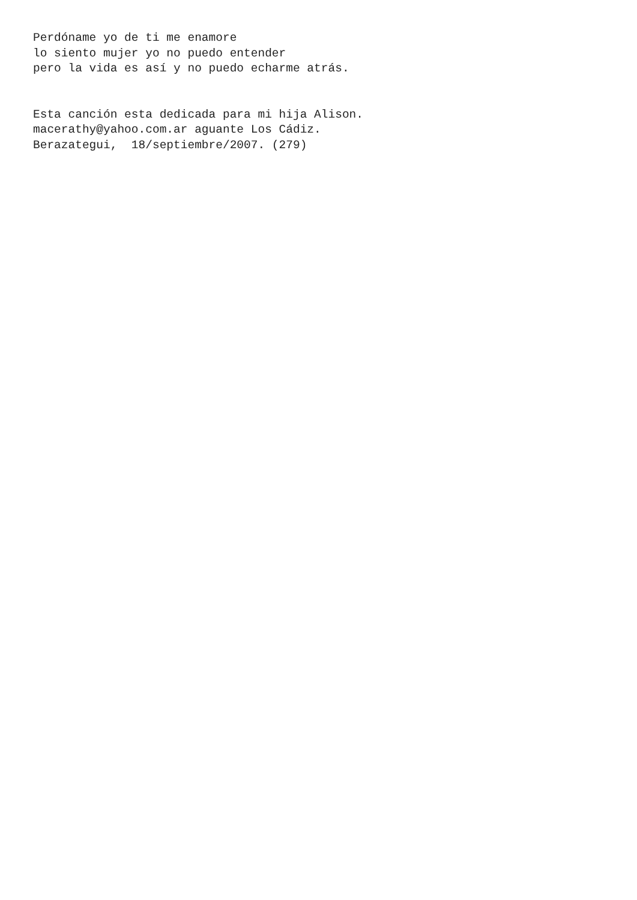Perdóname yo de ti me enamore lo siento mujer yo no puedo entender pero la vida es así y no puedo echarme atrás. Esta canción esta dedicada para mi hija Alison. macerathy@yahoo.com.ar aguante Los Cádiz. Berazategui, 18/septiembre/2007. (279)